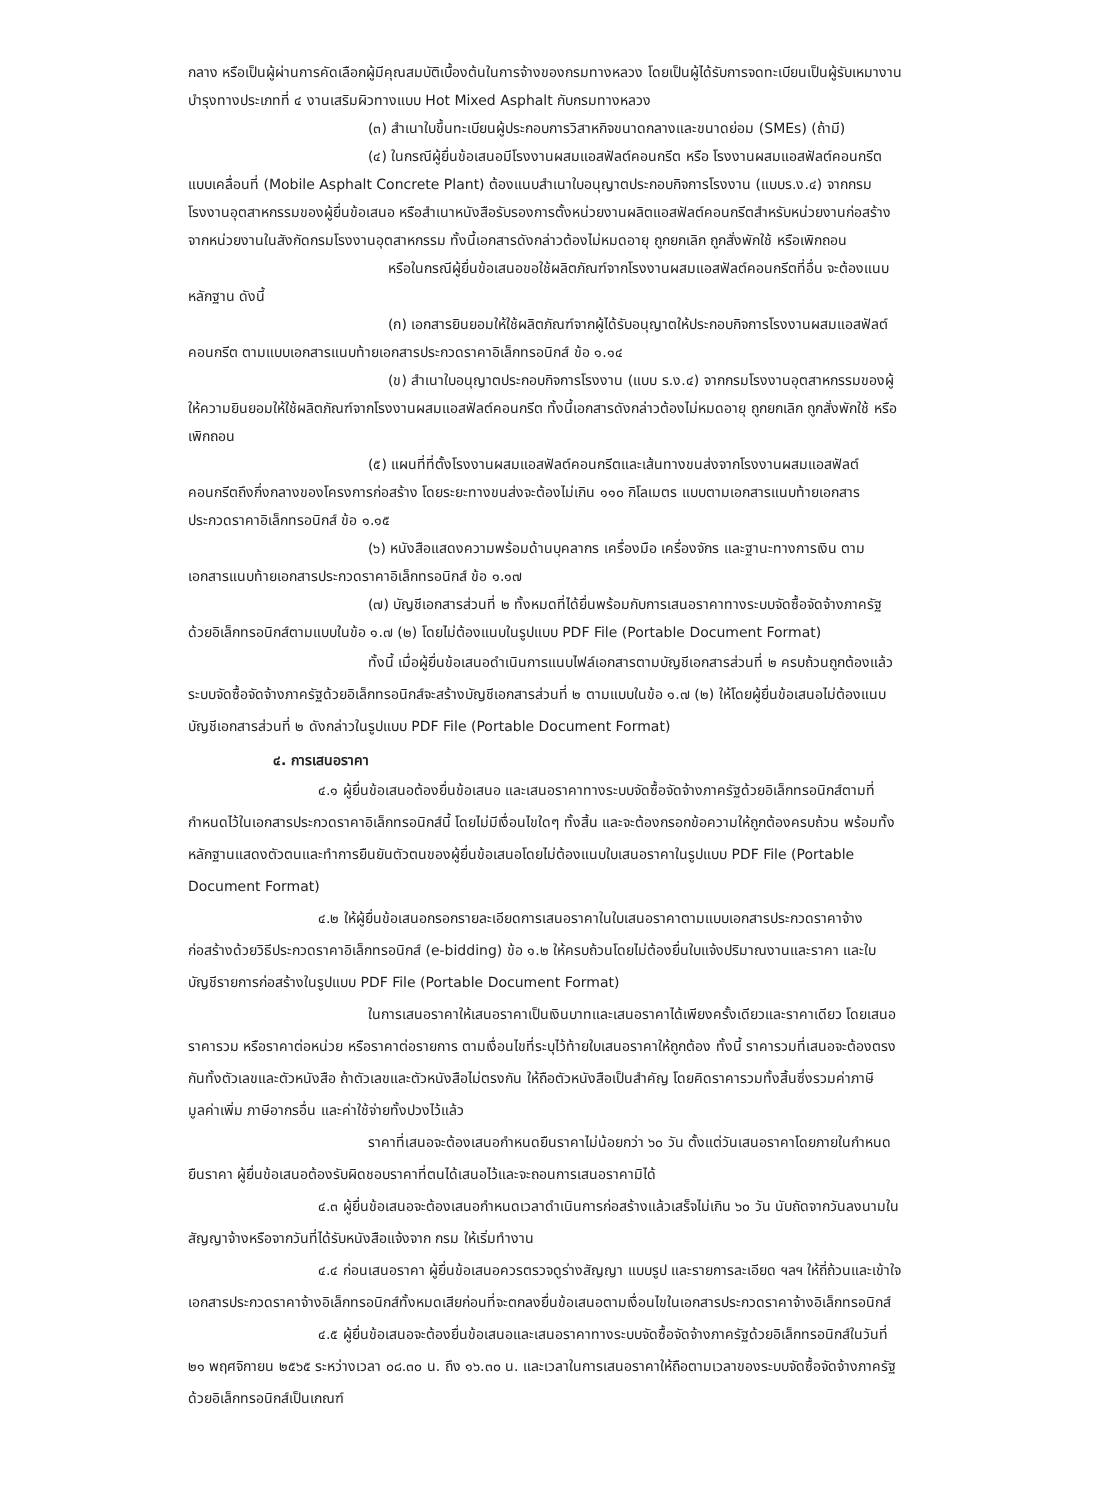กลาง หรือเป็นผู้ผ่านการคัดเลือกผู้มีคุณสมบัติเบื้องต้นในการจ้างของกรมทางหลวง โดยเป็นผู้ได้รับการจดทะเบียนเป็นผู้รับเหมางานบำรุงทางประเภทที่ ๔ งานเสริมผิวทางแบบ Hot Mixed Asphalt กับกรมทางหลวง
(๓) สำเนาใบขึ้นทะเบียนผู้ประกอบการวิสาหกิจขนาดกลางและขนาดย่อม (SMEs) (ถ้ามี)
(๔) ในกรณีผู้ยื่นข้อเสนอมีโรงงานผสมแอสฟัลต์คอนกรีต หรือ โรงงานผสมแอสฟัลต์คอนกรีตแบบเคลื่อนที่ (Mobile Asphalt Concrete Plant) ต้องแนบสำเนาใบอนุญาตประกอบกิจการโรงงาน (แบบร.ง.๔) จากกรมโรงงานอุตสาหกรรมของผู้ยื่นข้อเสนอ หรือสำเนาหนังสือรับรองการตั้งหน่วยงานผลิตแอสฟัลต์คอนกรีตสำหรับหน่วยงานก่อสร้าง จากหน่วยงานในสังกัดกรมโรงงานอุตสาหกรรม ทั้งนี้เอกสารดังกล่าวต้องไม่หมดอายุ ถูกยกเลิก ถูกสั่งพักใช้ หรือเพิกถอน
หรือในกรณีผู้ยื่นข้อเสนอขอใช้ผลิตภัณฑ์จากโรงงานผสมแอสฟัลต์คอนกรีตที่อื่น จะต้องแนบหลักฐาน ดังนี้
(ก) เอกสารยินยอมให้ใช้ผลิตภัณฑ์จากผู้ได้รับอนุญาตให้ประกอบกิจการโรงงานผสมแอสฟัลต์คอนกรีต ตามแบบเอกสารแนบท้ายเอกสารประกวดราคาอิเล็กทรอนิกส์ ข้อ ๑.๑๔
(ข) สำเนาใบอนุญาตประกอบกิจการโรงงาน (แบบ ร.ง.๔) จากกรมโรงงานอุตสาหกรรมของผู้ให้ความยินยอมให้ใช้ผลิตภัณฑ์จากโรงงานผสมแอสฟัลต์คอนกรีต ทั้งนี้เอกสารดังกล่าวต้องไม่หมดอายุ ถูกยกเลิก ถูกสั่งพักใช้ หรือเพิกถอน
(๕) แผนที่ที่ตั้งโรงงานผสมแอสฟัลต์คอนกรีตและเส้นทางขนส่งจากโรงงานผสมแอสฟัลต์คอนกรีตถึงกึ่งกลางของโครงการก่อสร้าง โดยระยะทางขนส่งจะต้องไม่เกิน ๑๑๐ กิโลเมตร แบบตามเอกสารแนบท้ายเอกสารประกวดราคาอิเล็กทรอนิกส์ ข้อ ๑.๑๕
(๖) หนังสือแสดงความพร้อมด้านบุคลากร เครื่องมือ เครื่องจักร และฐานะทางการเงิน ตามเอกสารแนบท้ายเอกสารประกวดราคาอิเล็กทรอนิกส์ ข้อ ๑.๑๗
(๗) บัญชีเอกสารส่วนที่ ๒ ทั้งหมดที่ได้ยื่นพร้อมกับการเสนอราคาทางระบบจัดซื้อจัดจ้างภาครัฐด้วยอิเล็กทรอนิกส์ตามแบบในข้อ ๑.๗ (๒) โดยไม่ต้องแนบในรูปแบบ PDF File (Portable Document Format)
ทั้งนี้ เมื่อผู้ยื่นข้อเสนอดำเนินการแนบไฟล์เอกสารตามบัญชีเอกสารส่วนที่ ๒ ครบถ้วนถูกต้องแล้ว ระบบจัดซื้อจัดจ้างภาครัฐด้วยอิเล็กทรอนิกส์จะสร้างบัญชีเอกสารส่วนที่ ๒ ตามแบบในข้อ ๑.๗ (๒) ให้โดยผู้ยื่นข้อเสนอไม่ต้องแนบบัญชีเอกสารส่วนที่ ๒ ดังกล่าวในรูปแบบ PDF File (Portable Document Format)
๔. การเสนอราคา
๔.๑ ผู้ยื่นข้อเสนอต้องยื่นข้อเสนอ และเสนอราคาทางระบบจัดซื้อจัดจ้างภาครัฐด้วยอิเล็กทรอนิกส์ตามที่กำหนดไว้ในเอกสารประกวดราคาอิเล็กทรอนิกส์นี้ โดยไม่มีเงื่อนไขใดๆ ทั้งสิ้น และจะต้องกรอกข้อความให้ถูกต้องครบถ้วน พร้อมทั้งหลักฐานแสดงตัวตนและทำการยืนยันตัวตนของผู้ยื่นข้อเสนอโดยไม่ต้องแนบใบเสนอราคาในรูปแบบ PDF File (Portable Document Format)
๔.๒ ให้ผู้ยื่นข้อเสนอกรอกรายละเอียดการเสนอราคาในใบเสนอราคาตามแบบเอกสารประกวดราคาจ้างก่อสร้างด้วยวิธีประกวดราคาอิเล็กทรอนิกส์ (e-bidding) ข้อ ๑.๒ ให้ครบถ้วนโดยไม่ต้องยื่นใบแจ้งปริมาณงานและราคา และใบบัญชีรายการก่อสร้างในรูปแบบ PDF File (Portable Document Format)
ในการเสนอราคาให้เสนอราคาเป็นเงินบาทและเสนอราคาได้เพียงครั้งเดียวและราคาเดียว โดยเสนอราคารวม หรือราคาต่อหน่วย หรือราคาต่อรายการ ตามเงื่อนไขที่ระบุไว้ท้ายใบเสนอราคาให้ถูกต้อง ทั้งนี้ ราคารวมที่เสนอจะต้องตรงกันทั้งตัวเลขและตัวหนังสือ ถ้าตัวเลขและตัวหนังสือไม่ตรงกัน ให้ถือตัวหนังสือเป็นสำคัญ โดยคิดราคารวมทั้งสิ้นซึ่งรวมค่าภาษีมูลค่าเพิ่ม ภาษีอากรอื่น และค่าใช้จ่ายทั้งปวงไว้แล้ว
ราคาที่เสนอจะต้องเสนอกำหนดยืนราคาไม่น้อยกว่า ๖๐ วัน ตั้งแต่วันเสนอราคาโดยภายในกำหนดยืนราคา ผู้ยื่นข้อเสนอต้องรับผิดชอบราคาที่ตนได้เสนอไว้และจะถอนการเสนอราคามิได้
๔.๓ ผู้ยื่นข้อเสนอจะต้องเสนอกำหนดเวลาดำเนินการก่อสร้างแล้วเสร็จไม่เกิน ๖๐ วัน นับถัดจากวันลงนามในสัญญาจ้างหรือจากวันที่ได้รับหนังสือแจ้งจาก กรม ให้เริ่มทำงาน
๔.๔ ก่อนเสนอราคา ผู้ยื่นข้อเสนอควรตรวจดูร่างสัญญา แบบรูป และรายการละเอียด ฯลฯ ให้ถี่ถ้วนและเข้าใจเอกสารประกวดราคาจ้างอิเล็กทรอนิกส์ทั้งหมดเสียก่อนที่จะตกลงยื่นข้อเสนอตามเงื่อนไขในเอกสารประกวดราคาจ้างอิเล็กทรอนิกส์
๔.๕ ผู้ยื่นข้อเสนอจะต้องยื่นข้อเสนอและเสนอราคาทางระบบจัดซื้อจัดจ้างภาครัฐด้วยอิเล็กทรอนิกส์ในวันที่ ๒๑ พฤศจิกายน ๒๕๖๕ ระหว่างเวลา ๐๘.๓๐ น. ถึง ๑๖.๓๐ น. และเวลาในการเสนอราคาให้ถือตามเวลาของระบบจัดซื้อจัดจ้างภาครัฐด้วยอิเล็กทรอนิกส์เป็นเกณฑ์